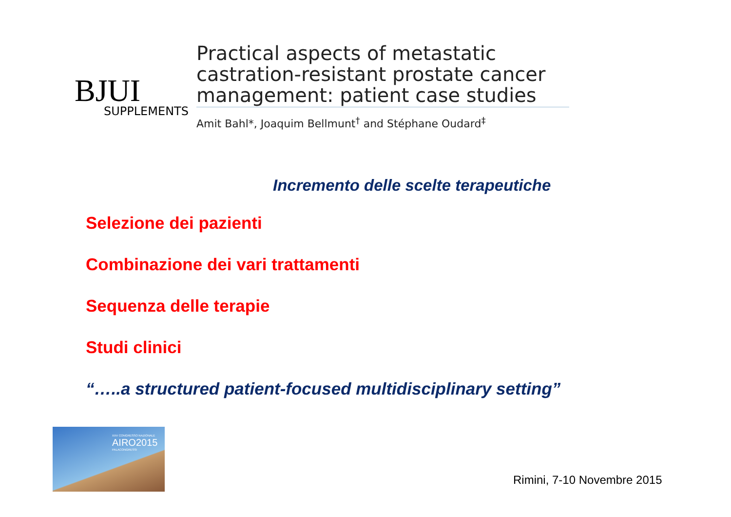BJUI
SUPPLEMENTS
Practical aspects of metastatic castration-resistant prostate cancer management: patient case studies
Amit Bahl*, Joaquim Bellmunt<sup>†</sup> and Stéphane Oudard<sup>‡</sup>
Incremento delle scelte terapeutiche
Selezione dei pazienti
Combinazione dei vari trattamenti
Sequenza delle terapie
Studi clinici
“…..a structured patient-focused multidisciplinary setting”
XXV CONGRESSO NAZIONALE
AIRO2015
PALACONGRESSI
Rimini, 7-10 Novembre 2015